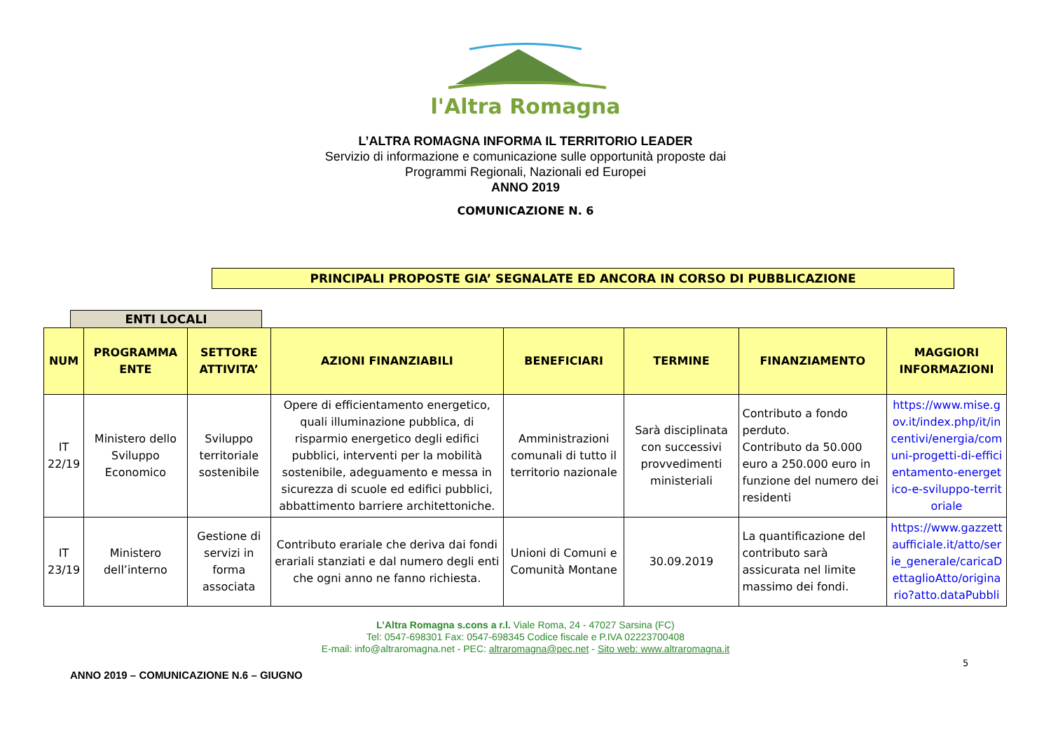l'Altra Romagna
L’ALTRA ROMAGNA INFORMA IL TERRITORIO LEADER
Servizio di informazione e comunicazione sulle opportunità proposte dai
Programmi Regionali, Nazionali ed Europei
ANNO 2019
COMUNICAZIONE N. 6
PRINCIPALI PROPOSTE GIA’ SEGNALATE ED ANCORA IN CORSO DI PUBBLICAZIONE
ENTI LOCALI
| NUM | PROGRAMMA ENTE | SETTORE ATTIVITA’ | AZIONI FINANZIABILI | BENEFICIARI | TERMINE | FINANZIAMENTO | MAGGIORI INFORMAZIONI |
| --- | --- | --- | --- | --- | --- | --- | --- |
| IT 22/19 | Ministero dello Sviluppo Economico | Sviluppo territoriale sostenibile | Opere di efficientamento energetico, quali illuminazione pubblica, di risparmio energetico degli edifici pubblici, interventi per la mobilità sostenibile, adeguamento e messa in sicurezza di scuole ed edifici pubblici, abbattimento barriere architettoniche. | Amministrazioni comunali di tutto il territorio nazionale | Sarà disciplinata con successivi provvedimenti ministeriali | Contributo a fondo perduto. Contributo da 50.000 euro a 250.000 euro in funzione del numero dei residenti | https://www.mise.gov.it/index.php/it/incentivi/energia/comuni-progetti-di-efficientamento-energetico-e-sviluppo-territoriale |
| IT 23/19 | Ministero dell’interno | Gestione di servizi in forma associata | Contributo erariale che deriva dai fondi erariali stanziati e dal numero degli enti che ogni anno ne fanno richiesta. | Unioni di Comuni e Comunità Montane | 30.09.2019 | La quantificazione del contributo sarà assicurata nel limite massimo dei fondi. | https://www.gazzettaufficiale.it/atto/serie_generale/caricaDettaglioAtto/originario?atto.dataPubbli |
5
L’Altra Romagna s.cons a r.l. Viale Roma, 24 - 47027 Sarsina (FC)
Tel: 0547-698301 Fax: 0547-698345 Codice fiscale e P.IVA 02223700408
E-mail: info@altraromagna.net - PEC: altraromagna@pec.net - Sito web: www.altraromagna.it
ANNO 2019 – COMUNICAZIONE N.6 – GIUGNO